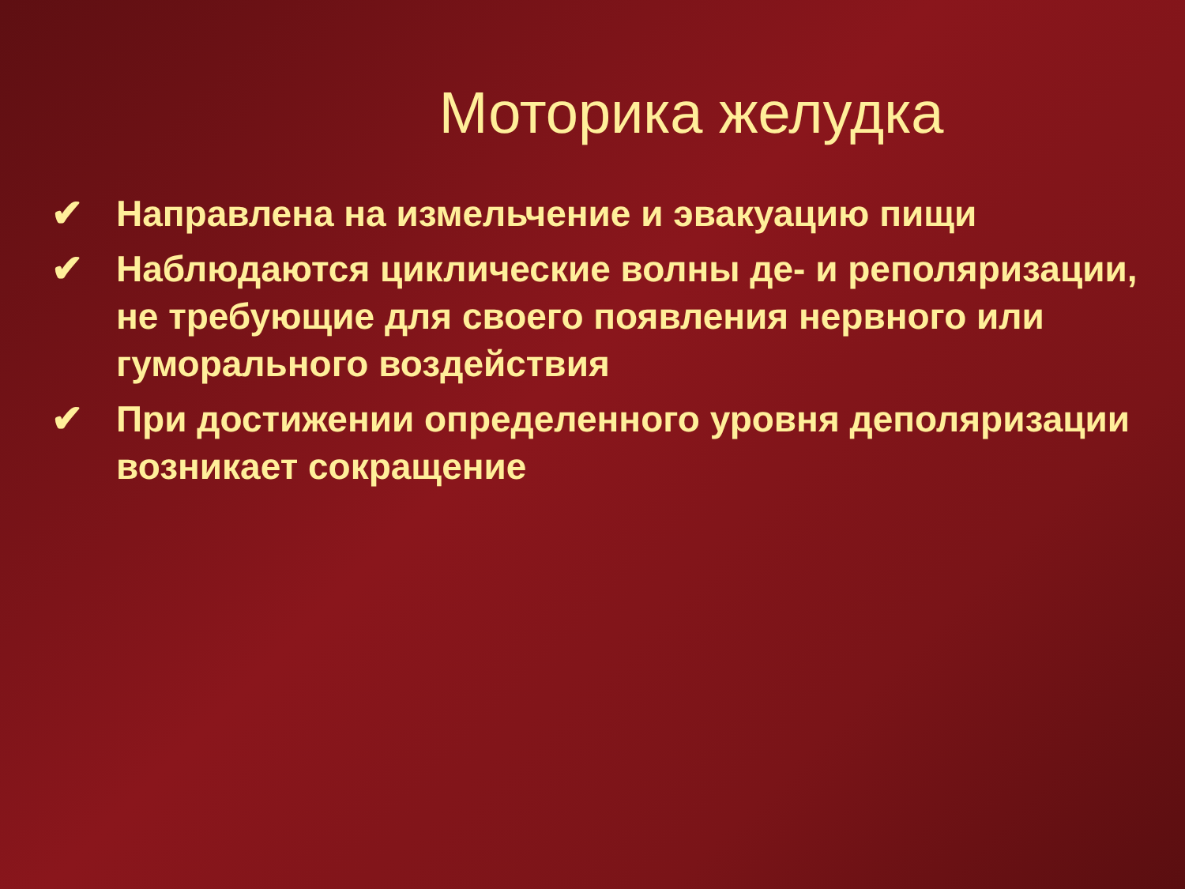Моторика желудка
✔ Направлена на измельчение и эвакуацию пищи
✔ Наблюдаются циклические волны де- и реполяризации, не требующие для своего появления нервного или гуморального воздействия
✔ При достижении определенного уровня деполяризации возникает сокращение